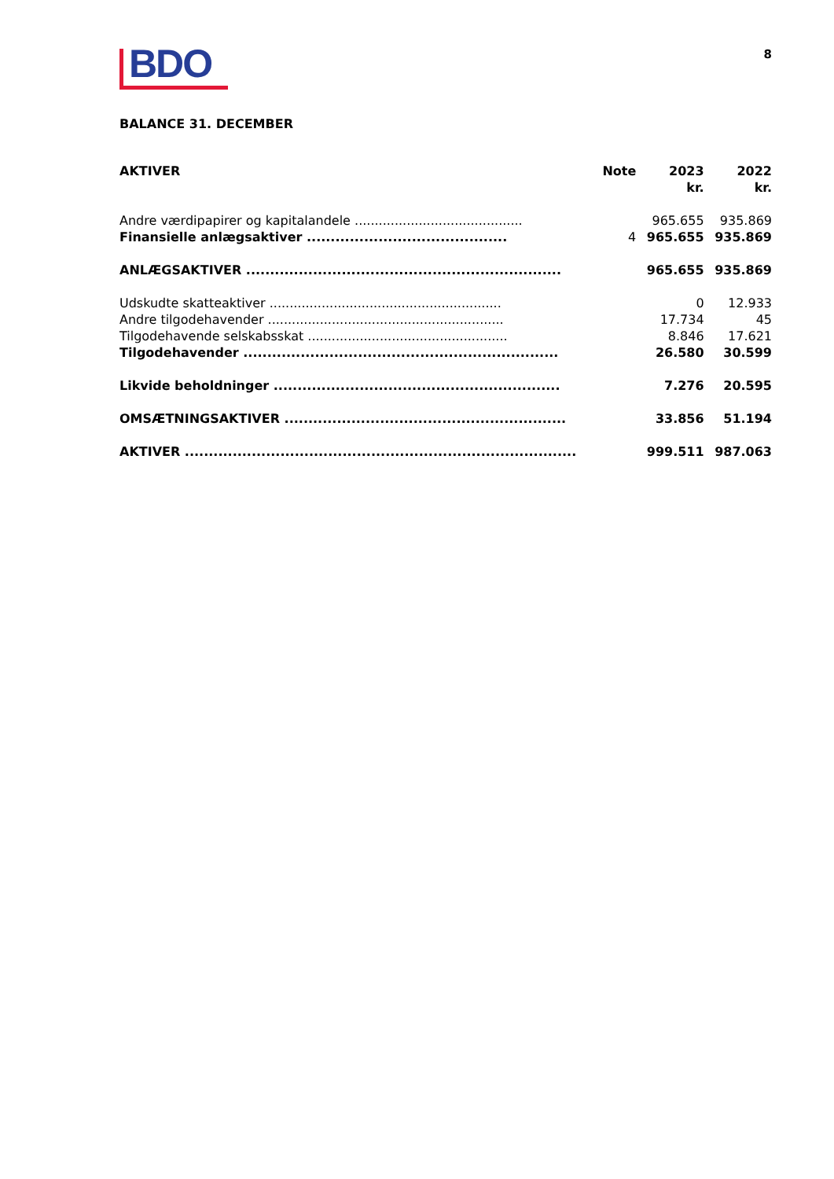BDO
8
BALANCE 31. DECEMBER
| AKTIVER | Note | 2023 kr. | 2022 kr. |
| --- | --- | --- | --- |
| Andre værdipapirer og kapitalandele .......................................... | | 965.655 | 935.869 |
| Finansielle anlægsaktiver .......................................... | 4 | 965.655 | 935.869 |
| ANLÆGSAKTIVER .................................................................. | | 965.655 | 935.869 |
| Udskudte skatteaktiver .......................................................... | | 0 | 12.933 |
| Andre tilgodehavender ........................................................... | | 17.734 | 45 |
| Tilgodehavende selskabsskat .................................................. | | 8.846 | 17.621 |
| Tilgodehavender .................................................................. | | 26.580 | 30.599 |
| Likvide beholdninger ............................................................ | | 7.276 | 20.595 |
| OMSÆTNINGSAKTIVER ........................................................... | | 33.856 | 51.194 |
| AKTIVER .................................................................................. | | 999.511 | 987.063 |